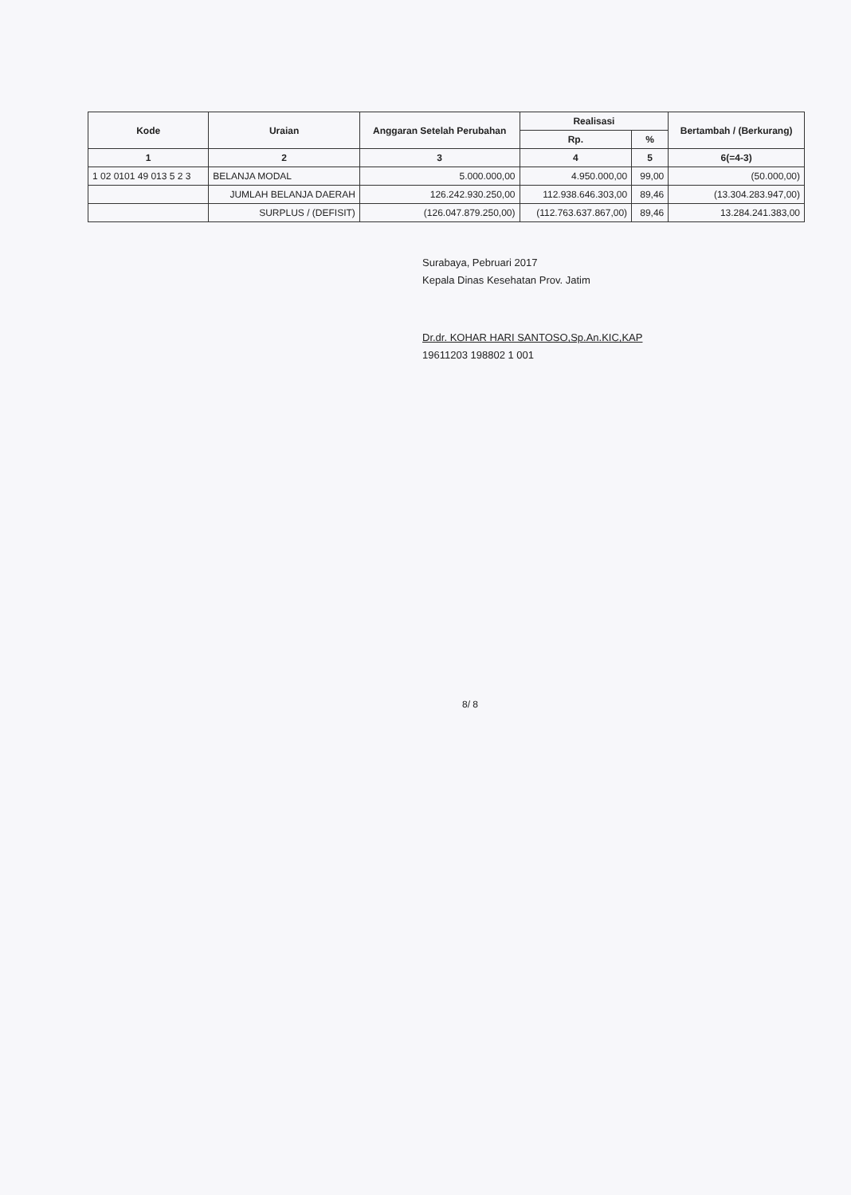| Kode | Uraian | Anggaran Setelah Perubahan | Realisasi | | Bertambah / (Berkurang) |
| --- | --- | --- | --- | --- | --- |
| | | | Rp. | % | |
| 1 | 2 | 3 | 4 | 5 | 6(=4-3) |
| 1 02 0101 49 013 5 2 3 | BELANJA MODAL | 5.000.000,00 | 4.950.000,00 | 99,00 | (50.000,00) |
| | JUMLAH BELANJA DAERAH | 126.242.930.250,00 | 112.938.646.303,00 | 89,46 | (13.304.283.947,00) |
| | SURPLUS / (DEFISIT) | (126.047.879.250,00) | (112.763.637.867,00) | 89,46 | 13.284.241.383,00 |
Surabaya, Pebruari 2017
Kepala Dinas Kesehatan Prov. Jatim
Dr.dr. KOHAR HARI SANTOSO,Sp.An.KIC,KAP
19611203 198802 1 001
8/ 8